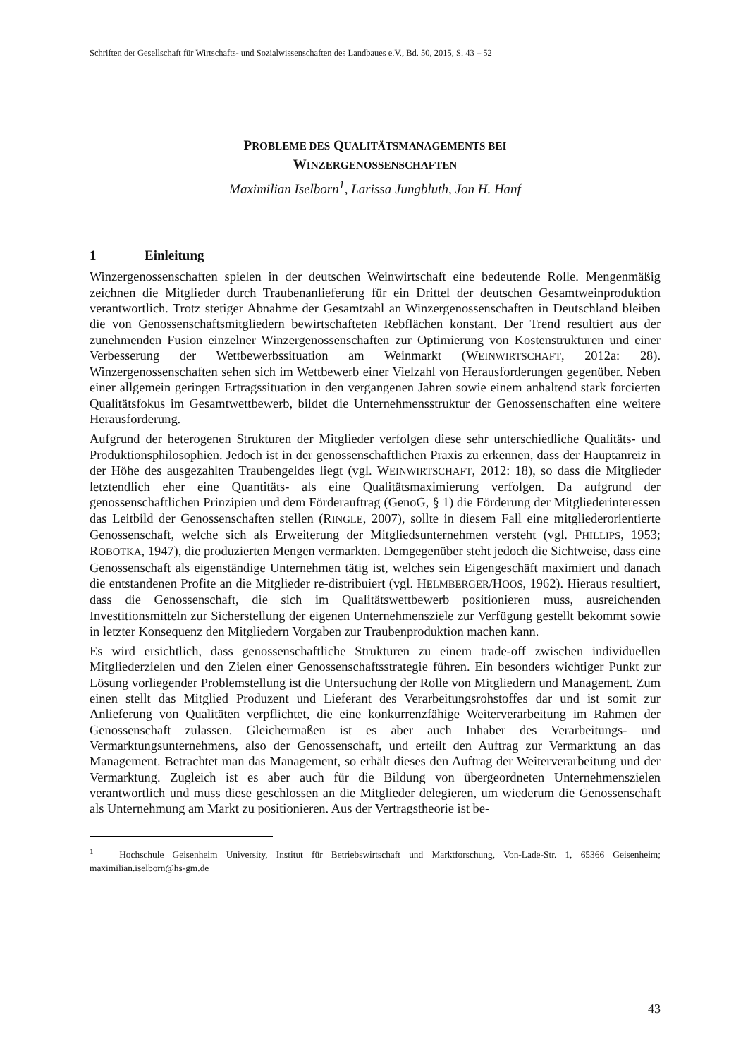Schriften der Gesellschaft für Wirtschafts- und Sozialwissenschaften des Landbaues e.V., Bd. 50, 2015, S. 43 – 52
PROBLEME DES QUALITÄTSMANAGEMENTS BEI
WINZERGENOSSENSCHAFTEN
Maximilian Iselborn<sup>1</sup>, Larissa Jungbluth, Jon H. Hanf
1 Einleitung
Winzergenossenschaften spielen in der deutschen Weinwirtschaft eine bedeutende Rolle. Mengenmäßig zeichnen die Mitglieder durch Traubenanlieferung für ein Drittel der deutschen Gesamtweinproduktion verantwortlich. Trotz stetiger Abnahme der Gesamtzahl an Winzergenossenschaften in Deutschland bleiben die von Genossenschaftsmitgliedern bewirtschafteten Rebflächen konstant. Der Trend resultiert aus der zunehmenden Fusion einzelner Winzergenossenschaften zur Optimierung von Kostenstrukturen und einer Verbesserung der Wettbewerbssituation am Weinmarkt (WEINWIRTSCHAFT, 2012a: 28). Winzergenossenschaften sehen sich im Wettbewerb einer Vielzahl von Herausforderungen gegenüber. Neben einer allgemein geringen Ertragssituation in den vergangenen Jahren sowie einem anhaltend stark forcierten Qualitätsfokus im Gesamtwettbewerb, bildet die Unternehmensstruktur der Genossenschaften eine weitere Herausforderung.
Aufgrund der heterogenen Strukturen der Mitglieder verfolgen diese sehr unterschiedliche Qualitäts- und Produktionsphilosophien. Jedoch ist in der genossenschaftlichen Praxis zu erkennen, dass der Hauptanreiz in der Höhe des ausgezahlten Traubengeldes liegt (vgl. WEINWIRTSCHAFT, 2012: 18), so dass die Mitglieder letztendlich eher eine Quantitäts- als eine Qualitätsmaximierung verfolgen. Da aufgrund der genossenschaftlichen Prinzipien und dem Förderauftrag (GenoG, § 1) die Förderung der Mitgliederinteressen das Leitbild der Genossenschaften stellen (RINGLE, 2007), sollte in diesem Fall eine mitgliederorientierte Genossenschaft, welche sich als Erweiterung der Mitgliedsunternehmen versteht (vgl. PHILLIPS, 1953; ROBOTKA, 1947), die produzierten Mengen vermarkten. Demgegenüber steht jedoch die Sichtweise, dass eine Genossenschaft als eigenständige Unternehmen tätig ist, welches sein Eigengeschäft maximiert und danach die entstandenen Profite an die Mitglieder re-distribuiert (vgl. HELMBERGER/HOOS, 1962). Hieraus resultiert, dass die Genossenschaft, die sich im Qualitätswettbewerb positionieren muss, ausreichenden Investitionsmitteln zur Sicherstellung der eigenen Unternehmensziele zur Verfügung gestellt bekommt sowie in letzter Konsequenz den Mitgliedern Vorgaben zur Traubenproduktion machen kann.
Es wird ersichtlich, dass genossenschaftliche Strukturen zu einem trade-off zwischen individuellen Mitgliederzielen und den Zielen einer Genossenschaftsstrategie führen. Ein besonders wichtiger Punkt zur Lösung vorliegender Problemstellung ist die Untersuchung der Rolle von Mitgliedern und Management. Zum einen stellt das Mitglied Produzent und Lieferant des Verarbeitungsrohstoffes dar und ist somit zur Anlieferung von Qualitäten verpflichtet, die eine konkurrenzfähige Weiterverarbeitung im Rahmen der Genossenschaft zulassen. Gleichermaßen ist es aber auch Inhaber des Verarbeitungs- und Vermarktungsunternehmens, also der Genossenschaft, und erteilt den Auftrag zur Vermarktung an das Management. Betrachtet man das Management, so erhält dieses den Auftrag der Weiterverarbeitung und der Vermarktung. Zugleich ist es aber auch für die Bildung von übergeordneten Unternehmenszielen verantwortlich und muss diese geschlossen an die Mitglieder delegieren, um wiederum die Genossenschaft als Unternehmung am Markt zu positionieren. Aus der Vertragstheorie ist be-
<sup>1</sup> Hochschule Geisenheim University, Institut für Betriebswirtschaft und Marktforschung, Von-Lade-Str. 1, 65366 Geisenheim; maximilian.iselborn@hs-gm.de
43